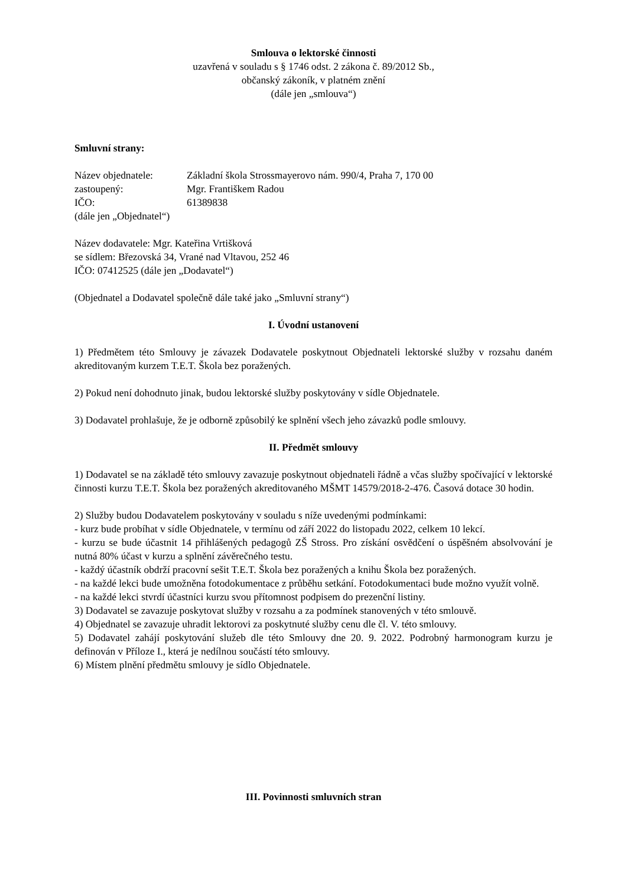Smlouva o lektorské činnosti
uzavřená v souladu s § 1746 odst. 2 zákona č. 89/2012 Sb.,
občanský zákoník, v platném znění
(dále jen „smlouva“)
Smluvní strany:
| Název objednatele: | Základní škola Strossmayerovo nám. 990/4, Praha 7, 170 00 |
| zastoupený: | Mgr. Františkem Radou |
| IČO: | 61389838 |
(dále jen „Objednatel“)
Název dodavatele: Mgr. Kateřina Vrtišková
se sídlem: Březovská 34, Vrané nad Vltavou, 252 46
IČO: 07412525 (dále jen „Dodavatel“)
(Objednatel a Dodavatel společně dále také jako „Smluvní strany“)
I. Úvodní ustanovení
1) Předmětem této Smlouvy je závazek Dodavatele poskytnout Objednateli lektorské služby v rozsahu daném akreditovaným kurzem T.E.T. Škola bez poražených.
2) Pokud není dohodnuto jinak, budou lektorské služby poskytovány v sídle Objednatele.
3) Dodavatel prohlašuje, že je odborně způsobilý ke splnění všech jeho závazků podle smlouvy.
II. Předmět smlouvy
1) Dodavatel se na základě této smlouvy zavazuje poskytnout objednateli řádně a včas služby spočívající v lektorské činnosti kurzu T.E.T. Škola bez poražených akreditovaného MŠMT 14579/2018-2-476. Časová dotace 30 hodin.
2) Služby budou Dodavatelem poskytovány v souladu s níže uvedenými podmínkami:
- kurz bude probíhat v sídle Objednatele, v termínu od září 2022 do listopadu 2022, celkem 10 lekcí.
- kurzu se bude účastnit 14 přihlášených pedagogů ZŠ Stross. Pro získání osvědčení o úspěšném absolvování je nutná 80% účast v kurzu a splnění závěrečného testu.
- každý účastník obdrží pracovní sešit T.E.T. Škola bez poražených a knihu Škola bez poražených.
- na každé lekci bude umožněna fotodokumentace z průběhu setkání. Fotodokumentaci bude možno využít volně.
- na každé lekci stvrdí účastníci kurzu svou přítomnost podpisem do prezenční listiny.
3) Dodavatel se zavazuje poskytovat služby v rozsahu a za podmínek stanovených v této smlouvě.
4) Objednatel se zavazuje uhradit lektorovi za poskytnuté služby cenu dle čl. V. této smlouvy.
5) Dodavatel zahájí poskytování služeb dle této Smlouvy dne 20. 9. 2022. Podrobný harmonogram kurzu je definován v Příloze I., která je nedílnou součástí této smlouvy.
6) Místem plnění předmětu smlouvy je sídlo Objednatele.
III. Povinnosti smluvních stran